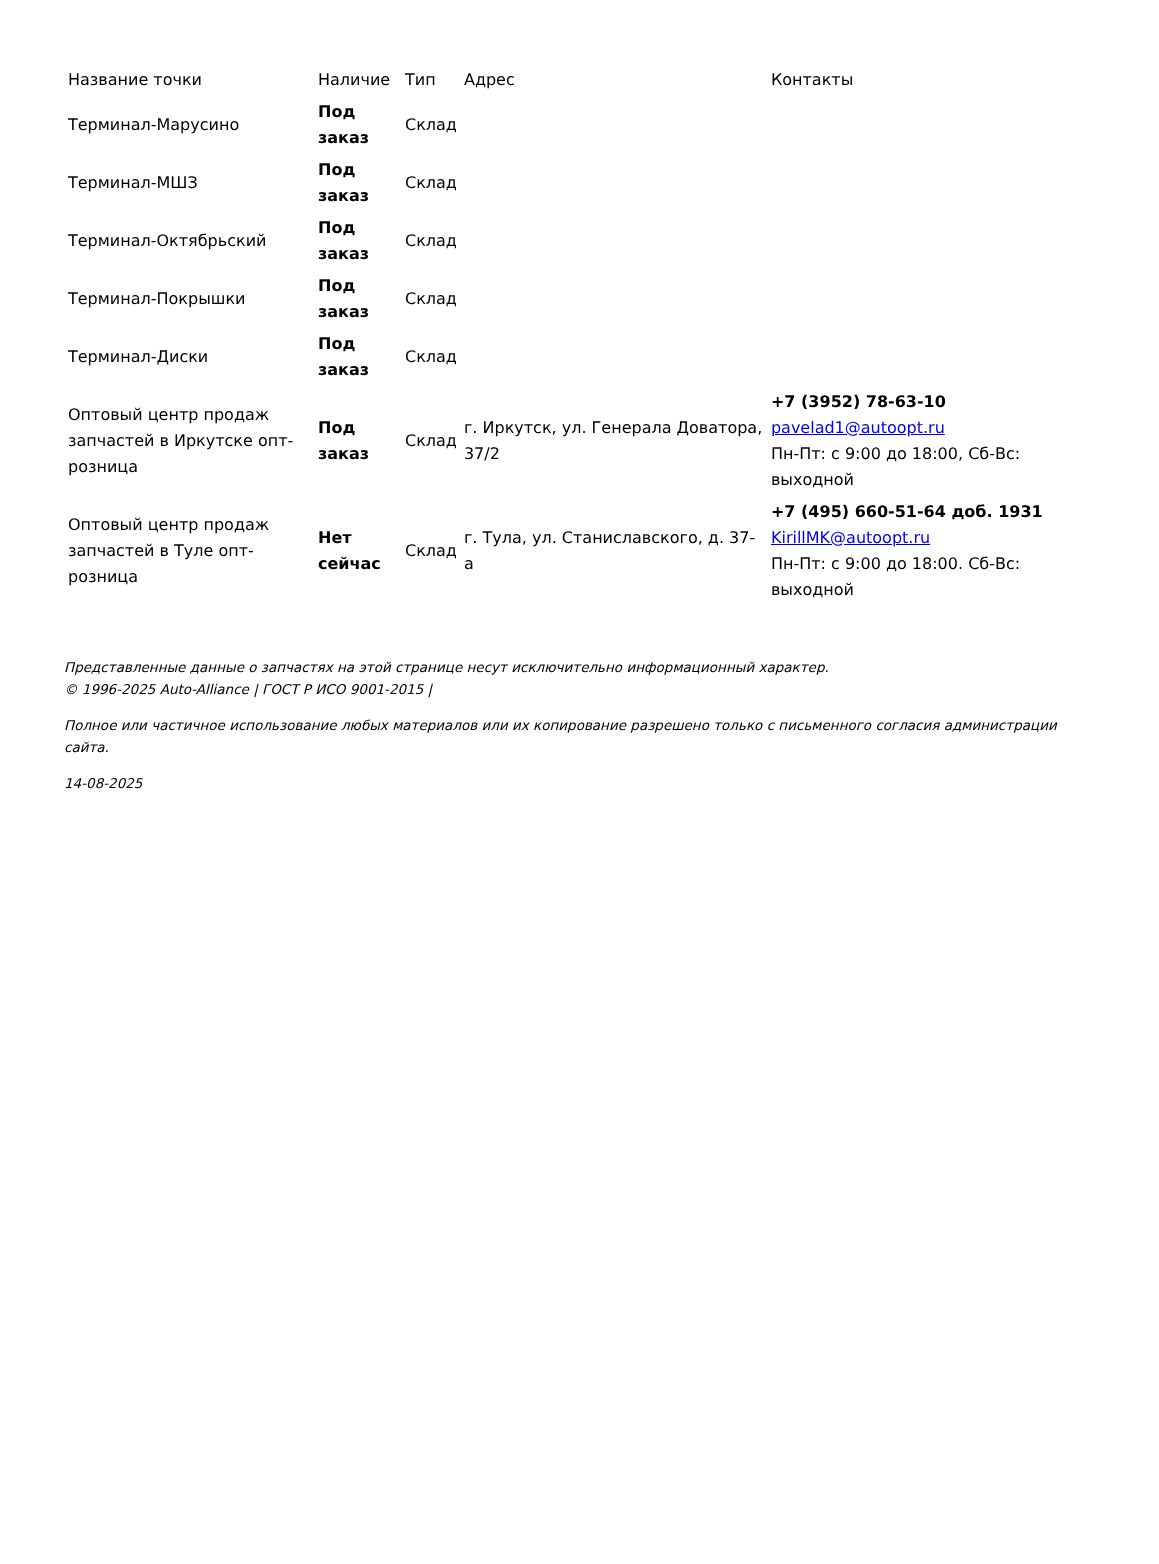| Название точки | Наличие | Тип | Адрес | Контакты |
| --- | --- | --- | --- | --- |
| Терминал-Марусино | Под заказ | Склад | | |
| Терминал-МШЗ | Под заказ | Склад | | |
| Терминал-Октябрьский | Под заказ | Склад | | |
| Терминал-Покрышки | Под заказ | Склад | | |
| Терминал-Диски | Под заказ | Склад | | |
| Оптовый центр продаж запчастей в Иркутске опт­розница | Под заказ | Склад | г. Иркутск, ул. Генерала Доватора, 37/2 | +7 (3952) 78-63-10 pavelad1@autoopt.ru Пн-Пт: с 9:00 до 18:00, Сб-Вс: выходной |
| Оптовый центр продаж запчастей в Туле опт­розница | Нет сейчас | Склад | г. Тула, ул. Станиславского, д. 37-а | +7 (495) 660-51-64 доб. 1931 KirillMK@autoopt.ru Пн-Пт: с 9:00 до 18:00. Сб-Вс: выходной |
Представленные данные о запчастях на этой странице несут исключительно информационный характер.
© 1996-2025 Auto-Alliance | ГОСТ Р ИСО 9001-2015 |
Полное или частичное использование любых материалов или их копирование разрешено только с письменного согласия администрации сайта.
14-08-2025